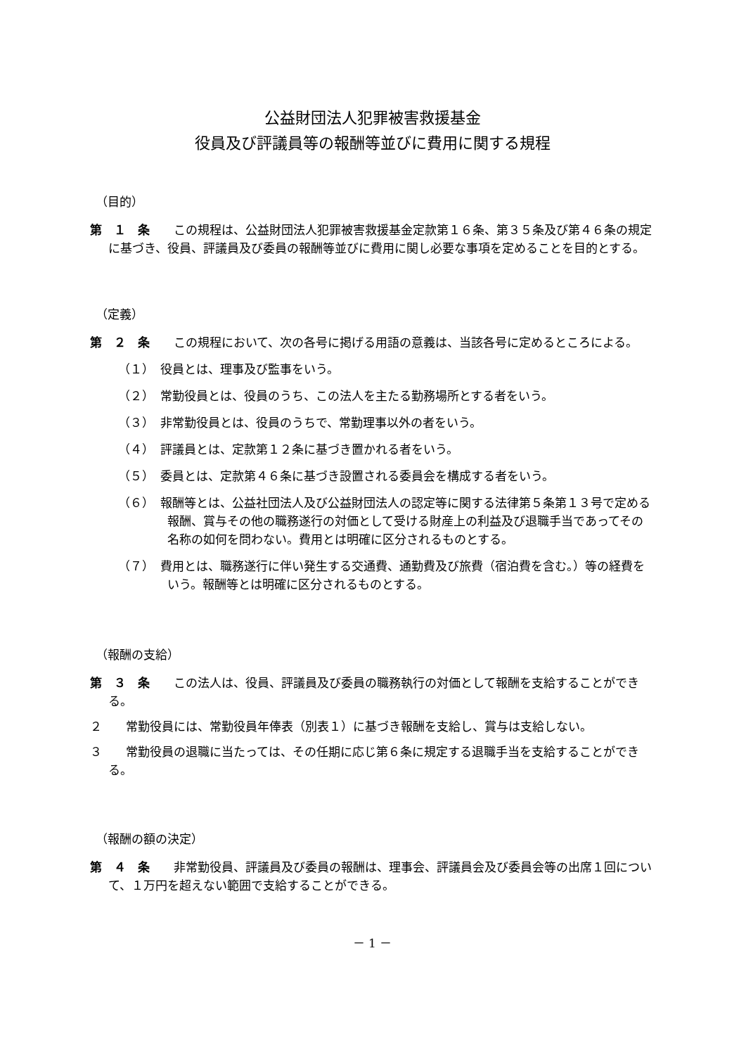公益財団法人犯罪被害救援基金
役員及び評議員等の報酬等並びに費用に関する規程
（目的）
第　１　条　　この規程は、公益財団法人犯罪被害救援基金定款第１６条、第３５条及び第４６条の規定に基づき、役員、評議員及び委員の報酬等並びに費用に関し必要な事項を定めることを目的とする。
（定義）
第　２　条　　この規程において、次の各号に掲げる用語の意義は、当該各号に定めるところによる。
（１）　役員とは、理事及び監事をいう。
（２）　常勤役員とは、役員のうち、この法人を主たる勤務場所とする者をいう。
（３）　非常勤役員とは、役員のうちで、常勤理事以外の者をいう。
（４）　評議員とは、定款第１２条に基づき置かれる者をいう。
（５）　委員とは、定款第４６条に基づき設置される委員会を構成する者をいう。
（６）　報酬等とは、公益社団法人及び公益財団法人の認定等に関する法律第５条第１３号で定める報酬、賞与その他の職務遂行の対価として受ける財産上の利益及び退職手当であってその名称の如何を問わない。費用とは明確に区分されるものとする。
（７）　費用とは、職務遂行に伴い発生する交通費、通勤費及び旅費（宿泊費を含む。）等の経費をいう。報酬等とは明確に区分されるものとする。
（報酬の支給）
第　３　条　　この法人は、役員、評議員及び委員の職務執行の対価として報酬を支給することができる。
２　　常勤役員には、常勤役員年俸表（別表１）に基づき報酬を支給し、賞与は支給しない。
３　　常勤役員の退職に当たっては、その任期に応じ第６条に規定する退職手当を支給することができる。
（報酬の額の決定）
第　４　条　　非常勤役員、評議員及び委員の報酬は、理事会、評議員会及び委員会等の出席１回について、１万円を超えない範囲で支給することができる。
－ 1 －